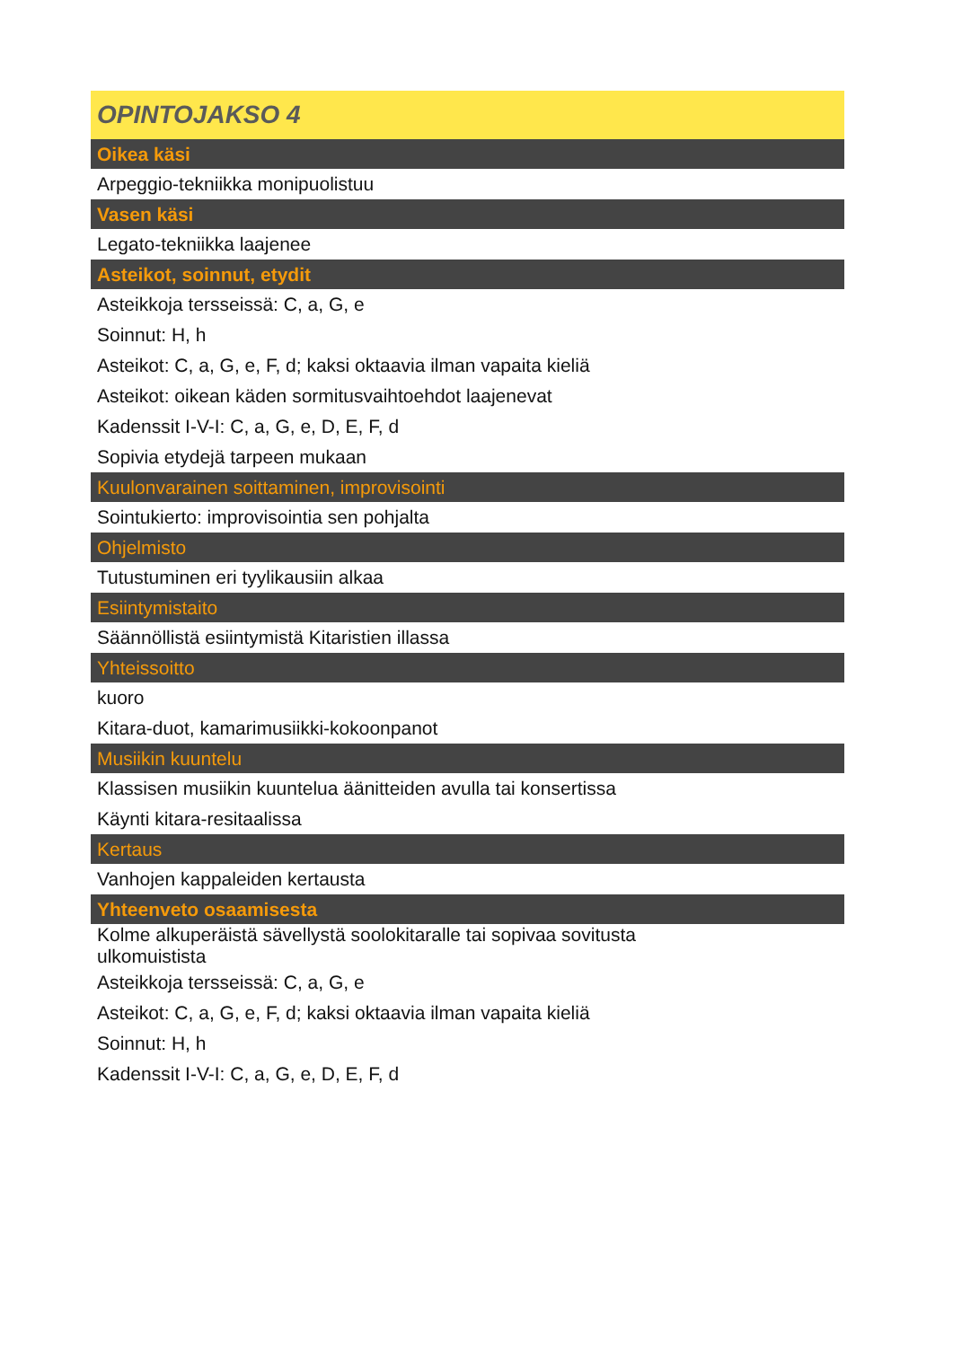| OPINTOJAKSO 4 |
| Oikea käsi |
| Arpeggio-tekniikka monipuolistuu |
| Vasen käsi |
| Legato-tekniikka laajenee |
| Asteikot, soinnut, etydit |
| Asteikkoja tersseissä: C, a, G, e |
| Soinnut: H, h |
| Asteikot: C, a, G, e, F, d; kaksi oktaavia ilman vapaita kieliä |
| Asteikot: oikean käden sormitusvaihtoehdot laajenevat |
| Kadenssit I-V-I: C, a, G, e, D, E, F, d |
| Sopivia etydejä tarpeen mukaan |
| Kuulonvarainen soittaminen, improvisointi |
| Sointukierto: improvisointia sen pohjalta |
| Ohjelmisto |
| Tutustuminen eri tyylikausiin alkaa |
| Esiintymistaito |
| Säännöllistä esiintymistä Kitaristien illassa |
| Yhteissoitto |
| kuoro |
| Kitara-duot, kamarimusiikki-kokoonpanot |
| Musiikin kuuntelu |
| Klassisen musiikin kuuntelua äänitteiden avulla tai konsertissa |
| Käynti kitara-resitaalissa |
| Kertaus |
| Vanhojen kappaleiden kertausta |
| Yhteenveto osaamisesta |
| Kolme alkuperäistä sävellystä soolokitaralle tai sopivaa sovitusta ulkomuistista |
| Asteikkoja tersseissä: C, a, G, e |
| Asteikot: C, a, G, e, F, d; kaksi oktaavia ilman vapaita kieliä |
| Soinnut: H, h |
| Kadenssit I-V-I: C, a, G, e, D, E, F, d |